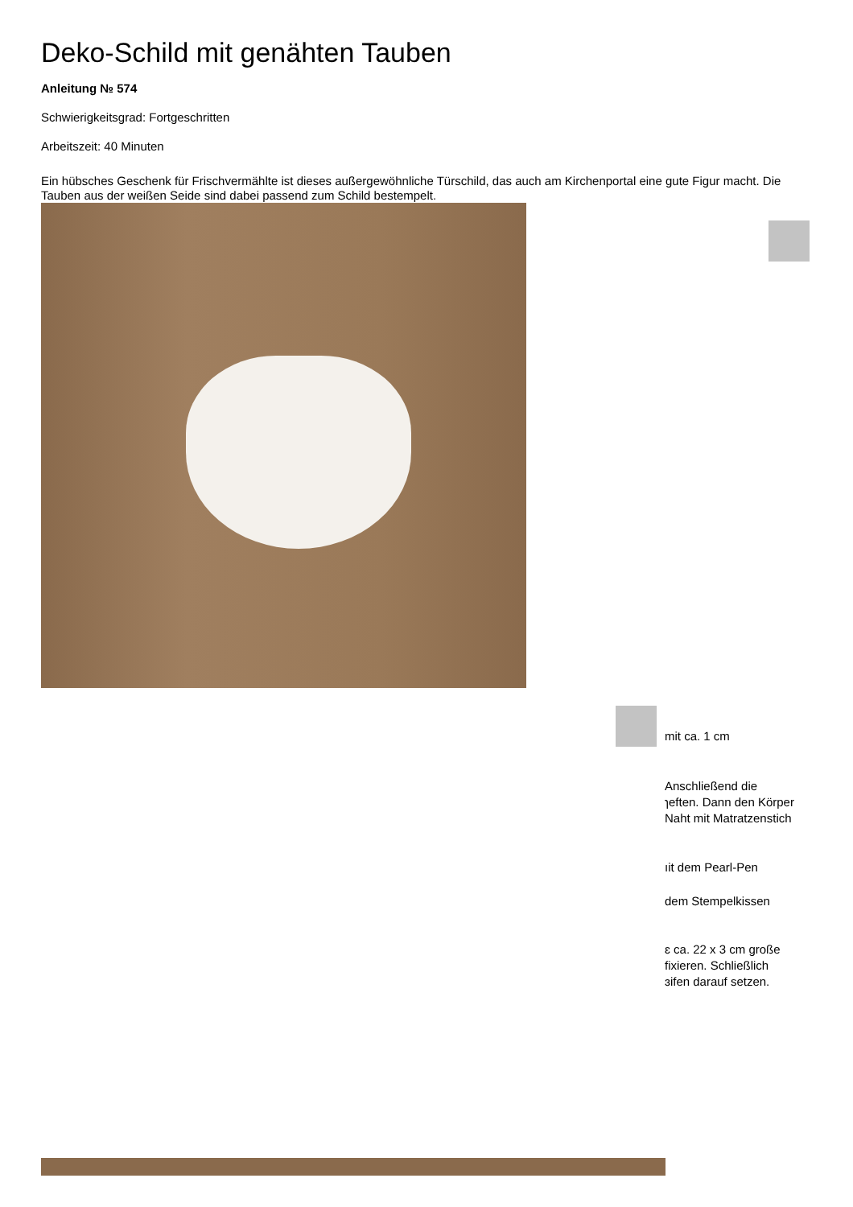Deko-Schild mit genähten Tauben
Anleitung № 574
Schwierigkeitsgrad: Fortgeschritten
Arbeitszeit: 40 Minuten
Ein hübsches Geschenk für Frischvermählte ist dieses außergewöhnliche Türschild, das auch am Kirchenportal eine gute Figur macht. Die Tauben aus der weißen Seide sind dabei passend zum Schild bestempelt.
mit ca. 1 cm
Anschließend die
ɿeften. Dann den Körper
Naht mit Matratzenstich
ıit dem Pearl-Pen
dem Stempelkissen
ɛ ca. 22 x 3 cm große
fixieren. Schließlich
ɜifen darauf setzen.